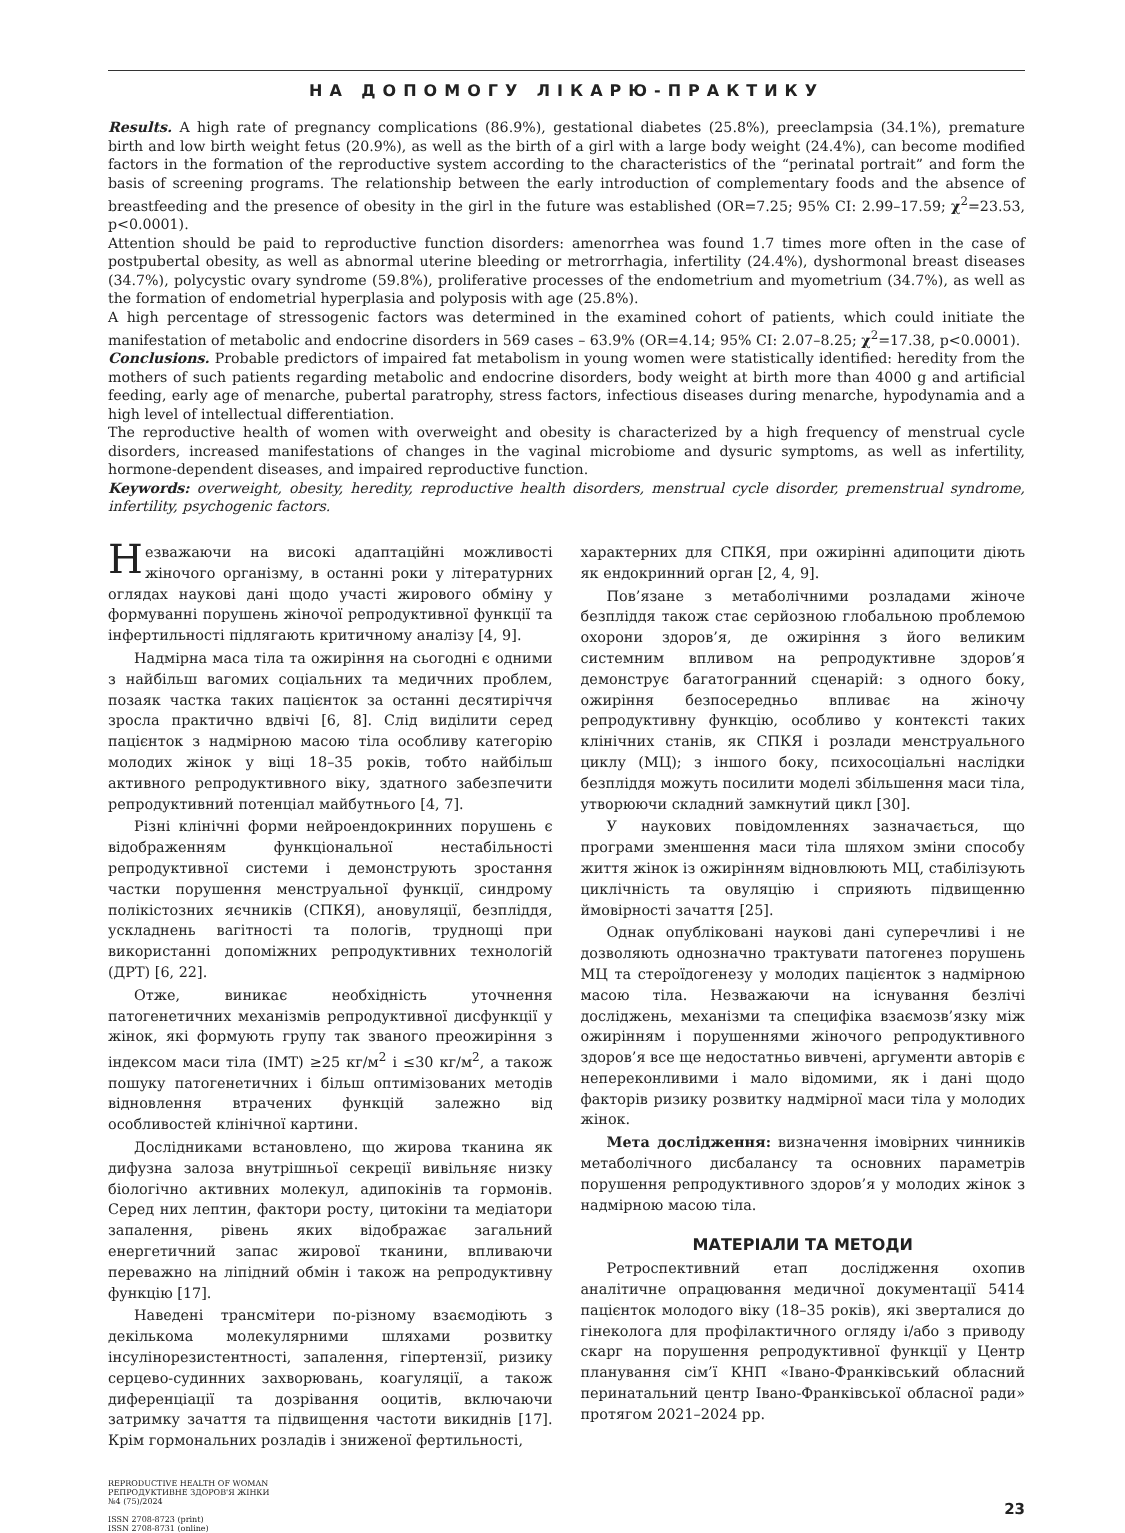НА ДОПОМОГУ ЛІКАРЮ-ПРАКТИКУ
Results. A high rate of pregnancy complications (86.9%), gestational diabetes (25.8%), preeclampsia (34.1%), premature birth and low birth weight fetus (20.9%), as well as the birth of a girl with a large body weight (24.4%), can become modified factors in the formation of the reproductive system according to the characteristics of the “perinatal portrait” and form the basis of screening programs. The relationship between the early introduction of complementary foods and the absence of breastfeeding and the presence of obesity in the girl in the future was established (OR=7.25; 95% CI: 2.99–17.59; χ<sup>2</sup>=23.53, p<0.0001).
Attention should be paid to reproductive function disorders: amenorrhea was found 1.7 times more often in the case of postpubertal obesity, as well as abnormal uterine bleeding or metrorrhagia, infertility (24.4%), dyshormonal breast diseases (34.7%), polycystic ovary syndrome (59.8%), proliferative processes of the endometrium and myometrium (34.7%), as well as the formation of endometrial hyperplasia and polyposis with age (25.8%).
A high percentage of stressogenic factors was determined in the examined cohort of patients, which could initiate the manifestation of metabolic and endocrine disorders in 569 cases – 63.9% (OR=4.14; 95% CI: 2.07–8.25; χ<sup>2</sup>=17.38, p<0.0001).
Conclusions. Probable predictors of impaired fat metabolism in young women were statistically identified: heredity from the mothers of such patients regarding metabolic and endocrine disorders, body weight at birth more than 4000 g and artificial feeding, early age of menarche, pubertal paratrophy, stress factors, infectious diseases during menarche, hypodynamia and a high level of intellectual differentiation.
The reproductive health of women with overweight and obesity is characterized by a high frequency of menstrual cycle disorders, increased manifestations of changes in the vaginal microbiome and dysuric symptoms, as well as infertility, hormone-dependent diseases, and impaired reproductive function.
Keywords: overweight, obesity, heredity, reproductive health disorders, menstrual cycle disorder, premenstrual syndrome, infertility, psychogenic factors.
Незважаючи на високі адаптаційні можливості жіночого організму, в останні роки у літературних оглядах наукові дані щодо участі жирового обміну у формуванні порушень жіночої репродуктивної функції та інфертильності підлягають критичному аналізу [4, 9].
Надмірна маса тіла та ожиріння на сьогодні є одними з найбільш вагомих соціальних та медичних проблем, позаяк частка таких пацієнток за останні десятиріччя зросла практично вдвічі [6, 8]. Слід виділити серед пацієнток з надмірною масою тіла особливу категорію молодих жінок у віці 18–35 років, тобто найбільш активного репродуктивного віку, здатного забезпечити репродуктивний потенціал майбутнього [4, 7].
Різні клінічні форми нейроендокринних порушень є відображенням функціональної нестабільності репродуктивної системи і демонструють зростання частки порушення менструальної функції, синдрому полікістозних яєчників (СПКЯ), ановуляції, безпліддя, ускладнень вагітності та пологів, труднощі при використанні допоміжних репродуктивних технологій (ДРТ) [6, 22].
Отже, виникає необхідність уточнення патогенетичних механізмів репродуктивної дисфункції у жінок, які формують групу так званого преожиріння з індексом маси тіла (ІМТ) ≥25 кг/м<sup>2</sup> і ≤30 кг/м<sup>2</sup>, а також пошуку патогенетичних і більш оптимізованих методів відновлення втрачених функцій залежно від особливостей клінічної картини.
Дослідниками встановлено, що жирова тканина як дифузна залоза внутрішньої секреції вивільняє низку біологічно активних молекул, адипокінів та гормонів. Серед них лептин, фактори росту, цитокіни та медіатори запалення, рівень яких відображає загальний енергетичний запас жирової тканини, впливаючи переважно на ліпідний обмін і також на репродуктивну функцію [17].
Наведені трансмітери по-різному взаємодіють з декількома молекулярними шляхами розвитку інсулінорезистентності, запалення, гіпертензії, ризику серцево-судинних захворювань, коагуляції, а також диференціації та дозрівання ооцитів, включаючи затримку зачаття та підвищення частоти викиднів [17]. Крім гормональних розладів і зниженої фертильності,
характерних для СПКЯ, при ожирінні адипоцити діють як ендокринний орган [2, 4, 9].
Пов’язане з метаболічними розладами жіноче безпліддя також стає серйозною глобальною проблемою охорони здоров’я, де ожиріння з його великим системним впливом на репродуктивне здоров’я демонструє багатогранний сценарій: з одного боку, ожиріння безпосередньо впливає на жіночу репродуктивну функцію, особливо у контексті таких клінічних станів, як СПКЯ і розлади менструального циклу (МЦ); з іншого боку, психосоціальні наслідки безпліддя можуть посилити моделі збільшення маси тіла, утворюючи складний замкнутий цикл [30].
У наукових повідомленнях зазначається, що програми зменшення маси тіла шляхом зміни способу життя жінок із ожирінням відновлюють МЦ, стабілізують циклічність та овуляцію і сприяють підвищенню ймовірності зачаття [25].
Однак опубліковані наукові дані суперечливі і не дозволяють однозначно трактувати патогенез порушень МЦ та стероїдогенезу у молодих пацієнток з надмірною масою тіла. Незважаючи на існування безлічі досліджень, механізми та специфіка взаємозв’язку між ожирінням і порушеннями жіночого репродуктивного здоров’я все ще недостатньо вивчені, аргументи авторів є непереконливими і мало відомими, як і дані щодо факторів ризику розвитку надмірної маси тіла у молодих жінок.
Мета дослідження: визначення імовірних чинників метаболічного дисбалансу та основних параметрів порушення репродуктивного здоров’я у молодих жінок з надмірною масою тіла.
МАТЕРІАЛИ ТА МЕТОДИ
Ретроспективний етап дослідження охопив аналітичне опрацювання медичної документації 5414 пацієнток молодого віку (18–35 років), які зверталися до гінеколога для профілактичного огляду і/або з приводу скарг на порушення репродуктивної функції у Центр планування сім’ї КНП «Івано-Франківський обласний перинатальний центр Івано-Франківської обласної ради» протягом 2021–2024 рр.
REPRODUCTIVE HEALTH OF WOMAN
РЕПРОДУКТИВНЕ ЗДОРОВ'Я ЖІНКИ
№4 (75)/2024
ISSN 2708-8723 (print)
ISSN 2708-8731 (online)
23